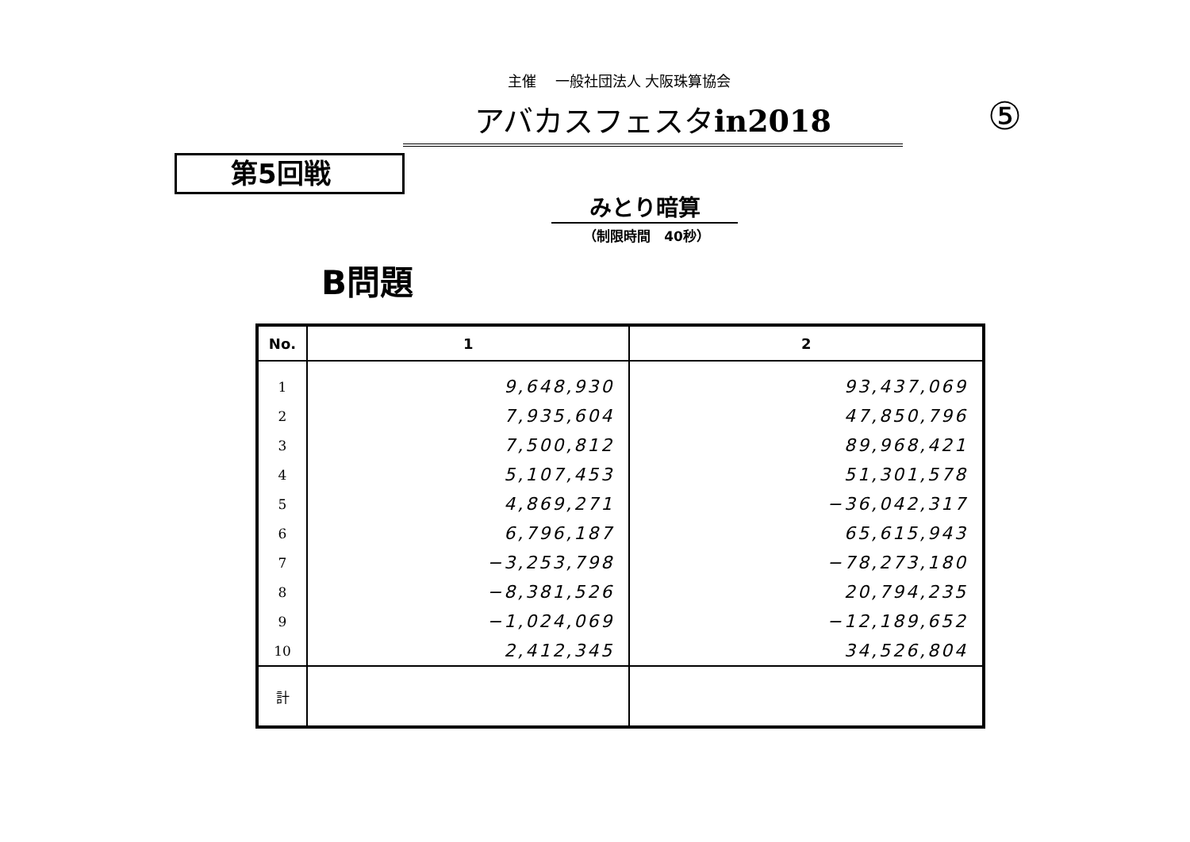主催　 一般社団法人 大阪珠算協会
アバカスフェスタin2018 ⑤
第5回戦
みとり暗算
（制限時間　40秒）
B問題
| No. | 1 | 2 |
| --- | --- | --- |
| 1 | 9,648,930 | 93,437,069 |
| 2 | 7,935,604 | 47,850,796 |
| 3 | 7,500,812 | 89,968,421 |
| 4 | 5,107,453 | 51,301,578 |
| 5 | 4,869,271 | −36,042,317 |
| 6 | 6,796,187 | 65,615,943 |
| 7 | −3,253,798 | −78,273,180 |
| 8 | −8,381,526 | 20,794,235 |
| 9 | −1,024,069 | −12,189,652 |
| 10 | 2,412,345 | 34,526,804 |
| 計 | | |